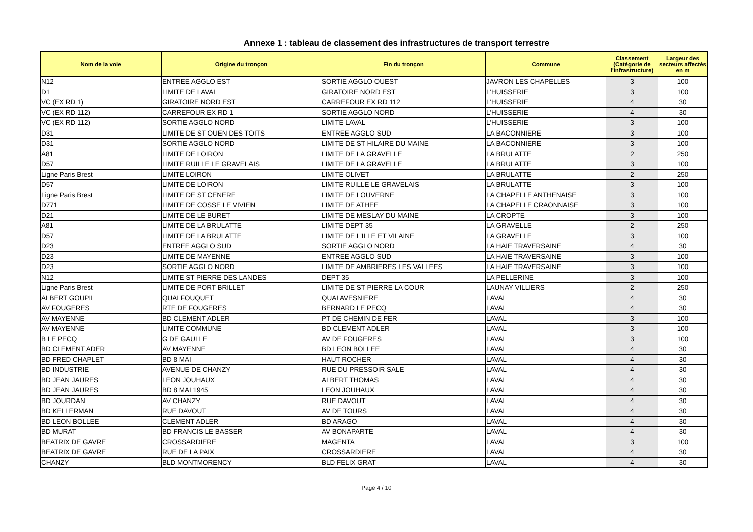Annexe 1 : tableau de classement des infrastructures de transport terrestre
| Nom de la voie | Origine du tronçon | Fin du tronçon | Commune | Classement (Catégorie de l'infrastructure) | Largeur des secteurs affectés en m |
| --- | --- | --- | --- | --- | --- |
| N12 | ENTREE AGGLO EST | SORTIE AGGLO OUEST | JAVRON LES CHAPELLES | 3 | 100 |
| D1 | LIMITE DE LAVAL | GIRATOIRE NORD EST | L'HUISSERIE | 3 | 100 |
| VC (EX RD 1) | GIRATOIRE NORD EST | CARREFOUR EX RD 112 | L'HUISSERIE | 4 | 30 |
| VC (EX RD 112) | CARREFOUR EX RD 1 | SORTIE AGGLO NORD | L'HUISSERIE | 4 | 30 |
| VC (EX RD 112) | SORTIE AGGLO NORD | LIMITE LAVAL | L'HUISSERIE | 3 | 100 |
| D31 | LIMITE DE ST OUEN DES TOITS | ENTREE AGGLO SUD | LA BACONNIERE | 3 | 100 |
| D31 | SORTIE AGGLO NORD | LIMITE DE ST HILAIRE DU MAINE | LA BACONNIERE | 3 | 100 |
| A81 | LIMITE DE LOIRON | LIMITE DE LA GRAVELLE | LA BRULATTE | 2 | 250 |
| D57 | LIMITE RUILLE LE GRAVELAIS | LIMITE DE LA GRAVELLE | LA BRULATTE | 3 | 100 |
| Ligne Paris Brest | LIMITE LOIRON | LIMITE OLIVET | LA BRULATTE | 2 | 250 |
| D57 | LIMITE DE LOIRON | LIMITE RUILLE LE GRAVELAIS | LA BRULATTE | 3 | 100 |
| Ligne Paris Brest | LIMITE DE ST CENERE | LIMITE DE LOUVERNE | LA CHAPELLE ANTHENAISE | 3 | 100 |
| D771 | LIMITE DE COSSE LE VIVIEN | LIMITE DE ATHEE | LA CHAPELLE CRAONNAISE | 3 | 100 |
| D21 | LIMITE DE LE BURET | LIMITE DE MESLAY DU MAINE | LA CROPTE | 3 | 100 |
| A81 | LIMITE DE LA BRULATTE | LIMITE DEPT 35 | LA GRAVELLE | 2 | 250 |
| D57 | LIMITE DE LA BRULATTE | LIMITE DE L'ILLE ET VILAINE | LA GRAVELLE | 3 | 100 |
| D23 | ENTREE AGGLO SUD | SORTIE AGGLO NORD | LA HAIE TRAVERSAINE | 4 | 30 |
| D23 | LIMITE DE MAYENNE | ENTREE AGGLO SUD | LA HAIE TRAVERSAINE | 3 | 100 |
| D23 | SORTIE AGGLO NORD | LIMITE DE AMBRIERES LES VALLEES | LA HAIE TRAVERSAINE | 3 | 100 |
| N12 | LIMITE ST PIERRE DES LANDES | DEPT 35 | LA PELLERINE | 3 | 100 |
| Ligne Paris Brest | LIMITE DE PORT BRILLET | LIMITE DE ST PIERRE LA COUR | LAUNAY VILLIERS | 2 | 250 |
| ALBERT GOUPIL | QUAI FOUQUET | QUAI AVESNIERE | LAVAL | 4 | 30 |
| AV FOUGERES | RTE DE FOUGERES | BERNARD LE PECQ | LAVAL | 4 | 30 |
| AV MAYENNE | BD CLEMENT ADLER | PT DE CHEMIN DE FER | LAVAL | 3 | 100 |
| AV MAYENNE | LIMITE COMMUNE | BD CLEMENT ADLER | LAVAL | 3 | 100 |
| B LE PECQ | G DE GAULLE | AV DE FOUGERES | LAVAL | 3 | 100 |
| BD CLEMENT ADER | AV MAYENNE | BD LEON BOLLEE | LAVAL | 4 | 30 |
| BD FRED CHAPLET | BD 8 MAI | HAUT ROCHER | LAVAL | 4 | 30 |
| BD INDUSTRIE | AVENUE DE CHANZY | RUE DU PRESSOIR SALE | LAVAL | 4 | 30 |
| BD JEAN JAURES | LEON JOUHAUX | ALBERT THOMAS | LAVAL | 4 | 30 |
| BD JEAN JAURES | BD 8 MAI 1945 | LEON JOUHAUX | LAVAL | 4 | 30 |
| BD JOURDAN | AV CHANZY | RUE DAVOUT | LAVAL | 4 | 30 |
| BD KELLERMAN | RUE DAVOUT | AV DE TOURS | LAVAL | 4 | 30 |
| BD LEON BOLLEE | CLEMENT ADLER | BD ARAGO | LAVAL | 4 | 30 |
| BD MURAT | BD FRANCIS LE BASSER | AV BONAPARTE | LAVAL | 4 | 30 |
| BEATRIX DE GAVRE | CROSSARDIERE | MAGENTA | LAVAL | 3 | 100 |
| BEATRIX DE GAVRE | RUE DE LA PAIX | CROSSARDIERE | LAVAL | 4 | 30 |
| CHANZY | BLD MONTMORENCY | BLD FELIX GRAT | LAVAL | 4 | 30 |
Page 4 / 10